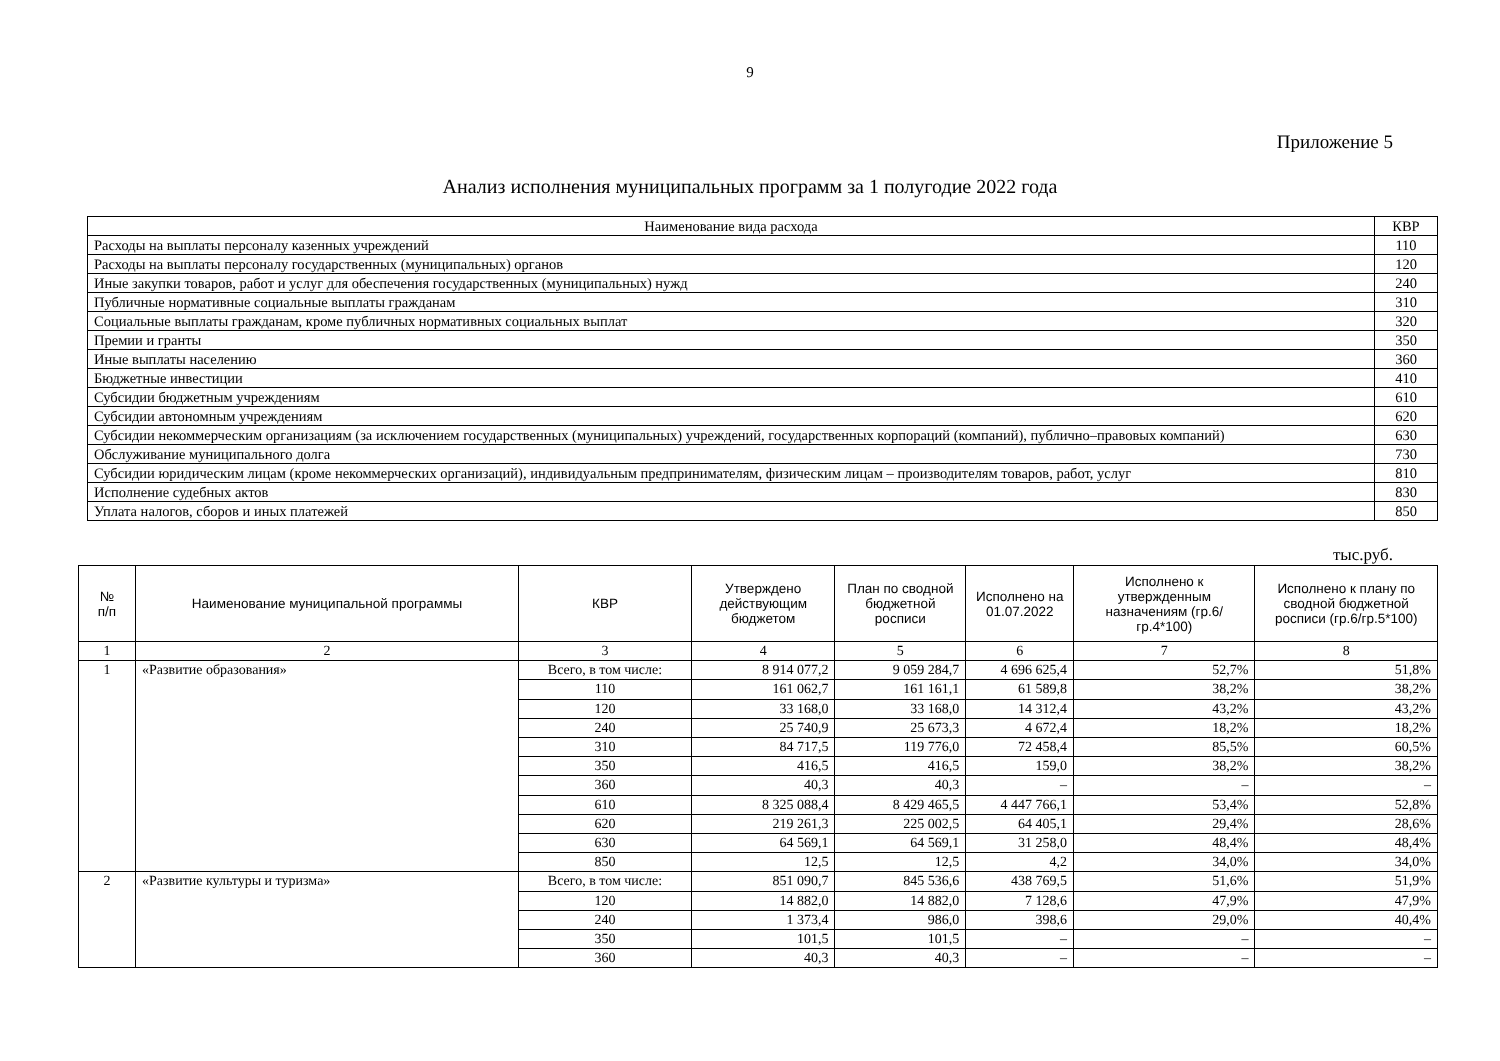9
Приложение 5
Анализ исполнения муниципальных программ за 1 полугодие 2022 года
| Наименование вида расхода | КВР |
| Расходы на выплаты персоналу казенных учреждений | 110 |
| Расходы на выплаты персоналу государственных (муниципальных) органов | 120 |
| Иные закупки товаров, работ и услуг для обеспечения государственных (муниципальных) нужд | 240 |
| Публичные нормативные социальные выплаты гражданам | 310 |
| Социальные выплаты гражданам, кроме публичных нормативных социальных выплат | 320 |
| Премии и гранты | 350 |
| Иные выплаты населению | 360 |
| Бюджетные инвестиции | 410 |
| Субсидии бюджетным учреждениям | 610 |
| Субсидии автономным учреждениям | 620 |
| Субсидии некоммерческим организациям (за исключением государственных (муниципальных) учреждений, государственных корпораций (компаний), публично–правовых компаний) | 630 |
| Обслуживание муниципального долга | 730 |
| Субсидии юридическим лицам (кроме некоммерческих организаций), индивидуальным предпринимателям, физическим лицам – производителям товаров, работ, услуг | 810 |
| Исполнение судебных актов | 830 |
| Уплата налогов, сборов и иных платежей | 850 |
тыс.руб.
| № п/п | Наименование муниципальной программы | КВР | Утверждено действующим бюджетом | План по сводной бюджетной росписи | Исполнено на 01.07.2022 | Исполнено к утвержденным назначениям (гр.6/гр.4*100) | Исполнено к плану по сводной бюджетной росписи (гр.6/гр.5*100) |
| --- | --- | --- | --- | --- | --- | --- | --- |
| 1 | 2 | 3 | 4 | 5 | 6 | 7 | 8 |
| 1 | «Развитие образования» | Всего, в том числе: | 8 914 077,2 | 9 059 284,7 | 4 696 625,4 | 52,7% | 51,8% |
| | | 110 | 161 062,7 | 161 161,1 | 61 589,8 | 38,2% | 38,2% |
| | | 120 | 33 168,0 | 33 168,0 | 14 312,4 | 43,2% | 43,2% |
| | | 240 | 25 740,9 | 25 673,3 | 4 672,4 | 18,2% | 18,2% |
| | | 310 | 84 717,5 | 119 776,0 | 72 458,4 | 85,5% | 60,5% |
| | | 350 | 416,5 | 416,5 | 159,0 | 38,2% | 38,2% |
| | | 360 | 40,3 | 40,3 | – | – | – |
| | | 610 | 8 325 088,4 | 8 429 465,5 | 4 447 766,1 | 53,4% | 52,8% |
| | | 620 | 219 261,3 | 225 002,5 | 64 405,1 | 29,4% | 28,6% |
| | | 630 | 64 569,1 | 64 569,1 | 31 258,0 | 48,4% | 48,4% |
| | | 850 | 12,5 | 12,5 | 4,2 | 34,0% | 34,0% |
| 2 | «Развитие культуры и туризма» | Всего, в том числе: | 851 090,7 | 845 536,6 | 438 769,5 | 51,6% | 51,9% |
| | | 120 | 14 882,0 | 14 882,0 | 7 128,6 | 47,9% | 47,9% |
| | | 240 | 1 373,4 | 986,0 | 398,6 | 29,0% | 40,4% |
| | | 350 | 101,5 | 101,5 | – | – | – |
| | | 360 | 40,3 | 40,3 | – | – | – |